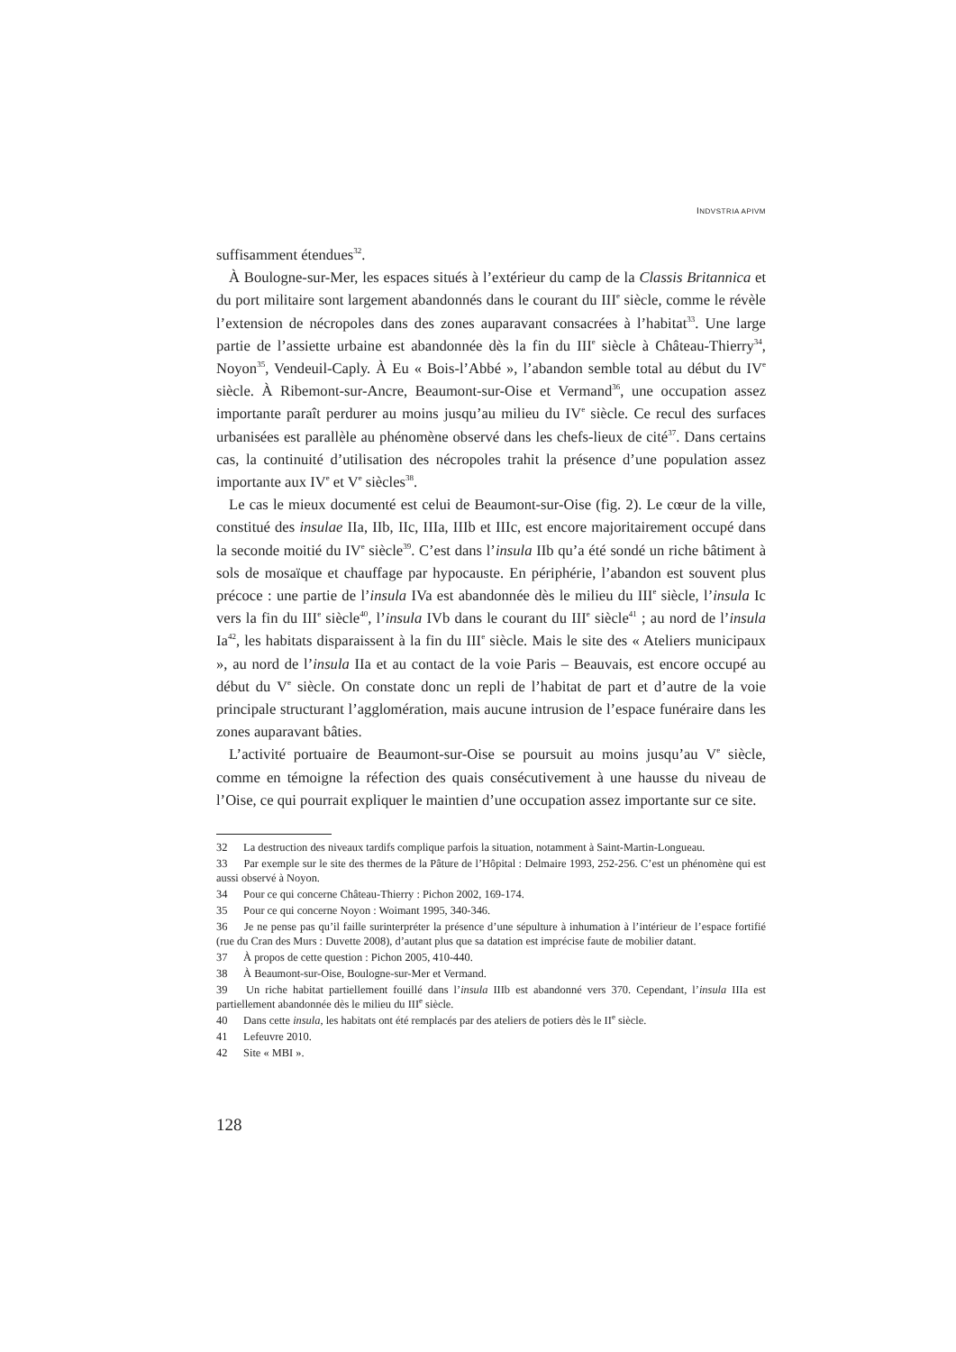INDVSTRIA APIVM
suffisamment étendues<sup>32</sup>.
À Boulogne-sur-Mer, les espaces situés à l’extérieur du camp de la Classis Britannica et du port militaire sont largement abandonnés dans le courant du III<sup>e</sup> siècle, comme le révèle l’extension de nécropoles dans des zones auparavant consacrées à l’habitat<sup>33</sup>. Une large partie de l’assiette urbaine est abandonnée dès la fin du III<sup>e</sup> siècle à Château-Thierry<sup>34</sup>, Noyon<sup>35</sup>, Vendeuil-Caply. À Eu « Bois-l’Abbé », l’abandon semble total au début du IV<sup>e</sup> siècle. À Ribemont-sur-Ancre, Beaumont-sur-Oise et Vermand<sup>36</sup>, une occupation assez importante paraît perdurer au moins jusqu’au milieu du IV<sup>e</sup> siècle. Ce recul des surfaces urbanisées est parallèle au phénomène observé dans les chefs-lieux de cité<sup>37</sup>. Dans certains cas, la continuité d’utilisation des nécropoles trahit la présence d’une population assez importante aux IV<sup>e</sup> et V<sup>e</sup> siècles<sup>38</sup>.
Le cas le mieux documenté est celui de Beaumont-sur-Oise (fig. 2). Le cœur de la ville, constitué des insulae IIa, IIb, IIc, IIIa, IIIb et IIIc, est encore majoritairement occupé dans la seconde moitié du IV<sup>e</sup> siècle<sup>39</sup>. C’est dans l’insula IIb qu’a été sondé un riche bâtiment à sols de mosaïque et chauffage par hypocauste. En périphérie, l’abandon est souvent plus précoce : une partie de l’insula IVa est abandonnée dès le milieu du III<sup>e</sup> siècle, l’insula Ic vers la fin du III<sup>e</sup> siècle<sup>40</sup>, l’insula IVb dans le courant du III<sup>e</sup> siècle<sup>41</sup> ; au nord de l’insula Ia<sup>42</sup>, les habitats disparaissent à la fin du III<sup>e</sup> siècle. Mais le site des « Ateliers municipaux », au nord de l’insula IIa et au contact de la voie Paris – Beauvais, est encore occupé au début du V<sup>e</sup> siècle. On constate donc un repli de l’habitat de part et d’autre de la voie principale structurant l’agglomération, mais aucune intrusion de l’espace funéraire dans les zones auparavant bâties.
L’activité portuaire de Beaumont-sur-Oise se poursuit au moins jusqu’au V<sup>e</sup> siècle, comme en témoigne la réfection des quais consécutivement à une hausse du niveau de l’Oise, ce qui pourrait expliquer le maintien d’une occupation assez importante sur ce site.
32 La destruction des niveaux tardifs complique parfois la situation, notamment à Saint-Martin-Longueau.
33 Par exemple sur le site des thermes de la Pâture de l’Hôpital : Delmaire 1993, 252-256. C’est un phénomène qui est aussi observé à Noyon.
34 Pour ce qui concerne Château-Thierry : Pichon 2002, 169-174.
35 Pour ce qui concerne Noyon : Woimant 1995, 340-346.
36 Je ne pense pas qu’il faille surinterpréter la présence d’une sépulture à inhumation à l’intérieur de l’espace fortifié (rue du Cran des Murs : Duvette 2008), d’autant plus que sa datation est imprécise faute de mobilier datant.
37 À propos de cette question : Pichon 2005, 410-440.
38 À Beaumont-sur-Oise, Boulogne-sur-Mer et Vermand.
39 Un riche habitat partiellement fouillé dans l’insula IIIb est abandonné vers 370. Cependant, l’insula IIIa est partiellement abandonnée dès le milieu du III<sup>e</sup> siècle.
40 Dans cette insula, les habitats ont été remplacés par des ateliers de potiers dès le II<sup>e</sup> siècle.
41 Lefeuvre 2010.
42 Site « MBI ».
128